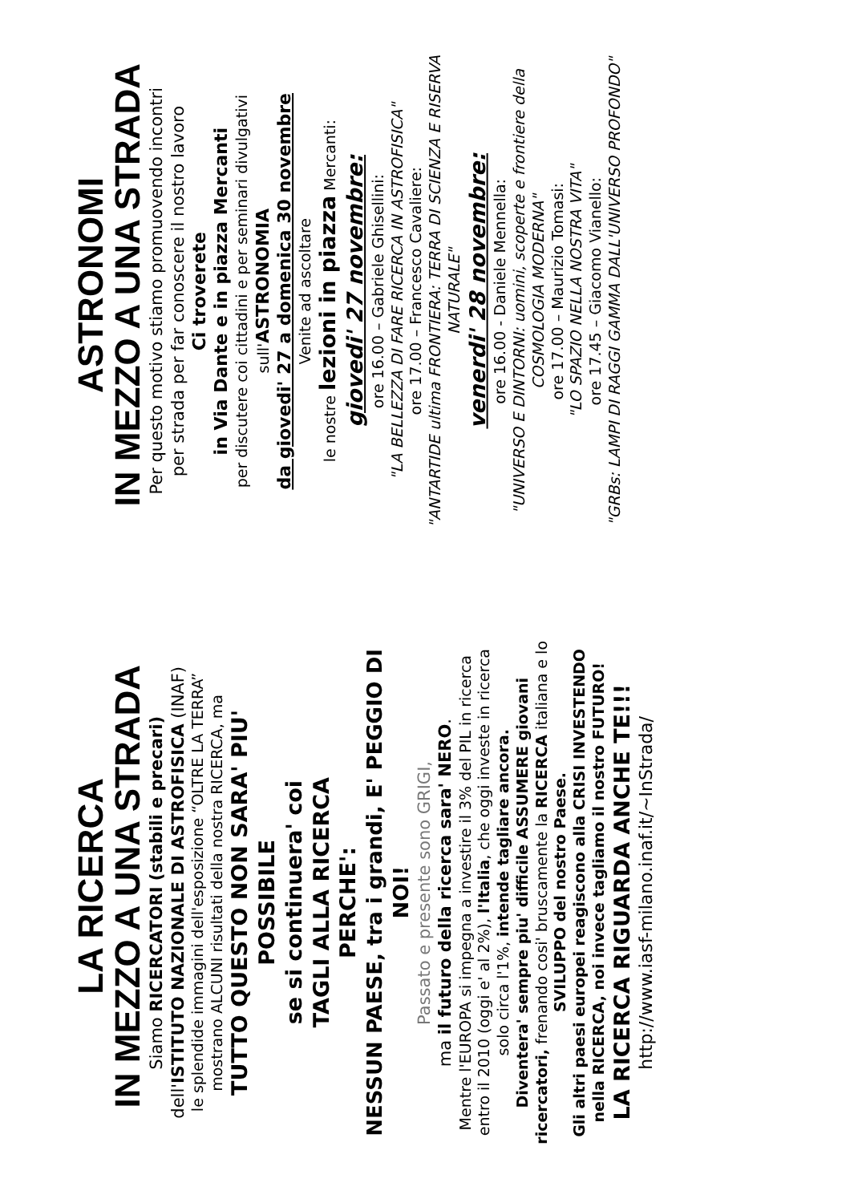LA RICERCA
IN MEZZO A UNA STRADA
Siamo RICERCATORI (stabili e precari)
dell'ISTITUTO NAZIONALE DI ASTROFISICA (INAF)
le splendide immagini dell'esposizione “OLTRE LA TERRA”
mostrano ALCUNI risultati della nostra RICERCA, ma
TUTTO QUESTO NON SARA' PIU' POSSIBILE
se si continuera' coi
TAGLI ALLA RICERCA
PERCHE':
NESSUN PAESE, tra i grandi, E' PEGGIO DI NOI!
Passato e presente sono GRIGI,
ma il futuro della ricerca sara' NERO.
Mentre l'EUROPA si impegna a investire il 3% del PIL in ricerca entro il 2010 (oggi e' al 2%), l'Italia, che oggi investe in ricerca solo circa l'1%, intende tagliare ancora.
Diventera' sempre piu' difficile ASSUMERE giovani ricercatori, frenando cosi' bruscamente la RICERCA italiana e lo SVILUPPO del nostro Paese.
Gli altri paesi europei reagiscono alla CRISI INVESTENDO nella RICERCA, noi invece tagliamo il nostro FUTURO!
LA RICERCA RIGUARDA ANCHE TE!!!
http://www.iasf-milano.inaf.it/~InStrada/
ASTRONOMI
IN MEZZO A UNA STRADA
Per questo motivo stiamo promuovendo incontri
per strada per far conoscere il nostro lavoro
Ci troverete
in Via Dante e in piazza Mercanti
per discutere coi cittadini e per seminari divulgativi
sull'ASTRONOMIA
da giovedi' 27 a domenica 30 novembre
Venite ad ascoltare
le nostre lezioni in piazza Mercanti:
giovedi' 27 novembre:
ore 16.00 – Gabriele Ghisellini:
"LA BELLEZZA DI FARE RICERCA IN ASTROFISICA"
ore 17.00 – Francesco Cavaliere:
"ANTARTIDE ultima FRONTIERA: TERRA DI SCIENZA E RISERVA NATURALE"
venerdi' 28 novembre:
ore 16.00 - Daniele Mennella:
"UNIVERSO E DINTORNI: uomini, scoperte e frontiere della COSMOLOGIA MODERNA"
ore 17.00 – Maurizio Tomasi:
"LO SPAZIO NELLA NOSTRA VITA"
ore 17.45 – Giacomo Vianello:
"GRBs: LAMPI DI RAGGI GAMMA DALL'UNIVERSO PROFONDO"